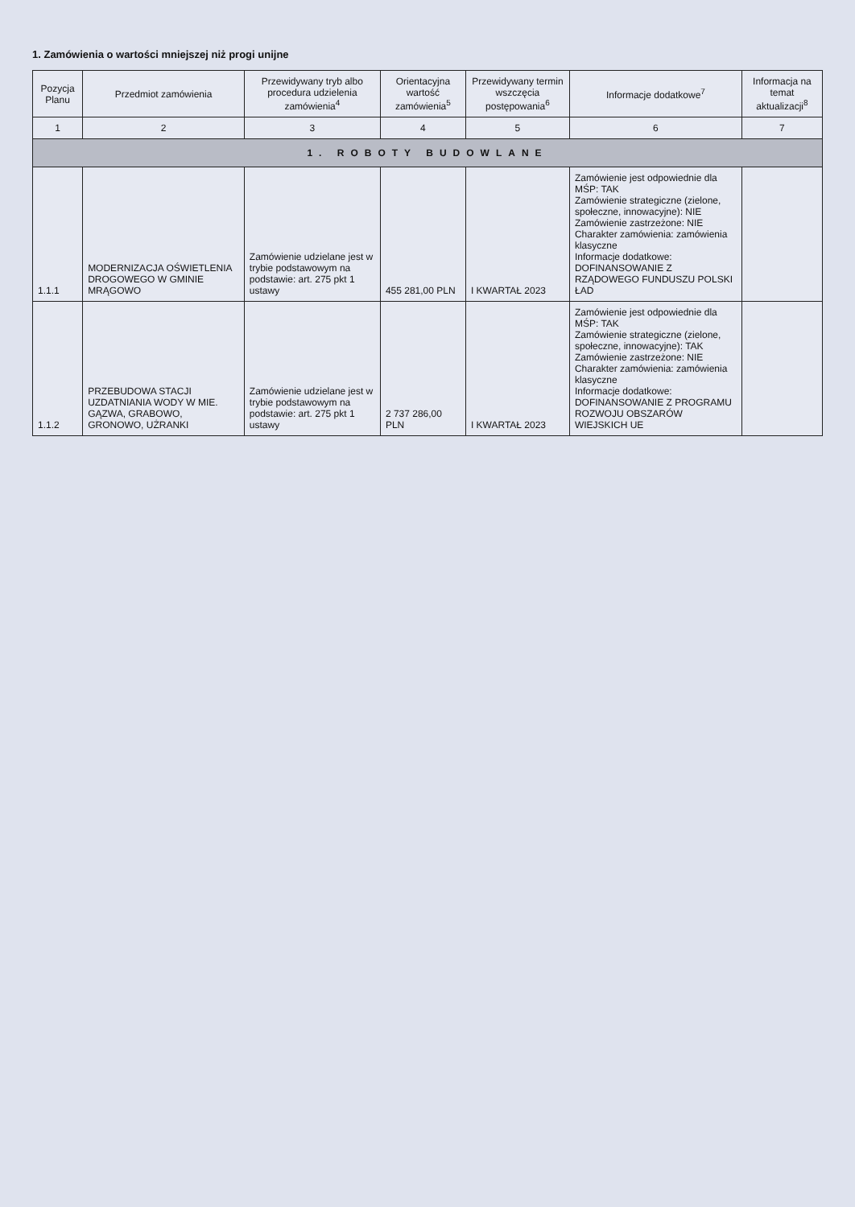1. Zamówienia o wartości mniejszej niż progi unijne
| Pozycja Planu | Przedmiot zamówienia | Przewidywany tryb albo procedura udzielenia zamówienia<sup>4</sup> | Orientacyjna wartość zamówienia<sup>5</sup> | Przewidywany termin wszczęcia postępowania<sup>6</sup> | Informacje dodatkowe<sup>7</sup> | Informacja na temat aktualizacji<sup>8</sup> |
| --- | --- | --- | --- | --- | --- | --- |
| 1 | 2 | 3 | 4 | 5 | 6 | 7 |
| 1. ROBOTY BUDOWLANE | | | | | | |
| 1.1.1 | MODERNIZACJA OŚWIETLENIA DROGOWEGO W GMINIE MRĄGOWO | Zamówienie udzielane jest w trybie podstawowym na podstawie: art. 275 pkt 1 ustawy | 455 281,00 PLN | I KWARTAŁ 2023 | Zamówienie jest odpowiednie dla MŚP: TAK Zamówienie strategiczne (zielone, społeczne, innowacyjne): NIE Zamówienie zastrzeżone: NIE Charakter zamówienia: zamówienia klasyczne Informacje dodatkowe: DOFINANSOWANIE Z RZĄDOWEGO FUNDUSZU POLSKI ŁAD | |
| 1.1.2 | PRZEBUDOWA STACJI UZDATNIANIA WODY W MIE. GĄZWA, GRABOWO, GRONOWO, UŻRANKI | Zamówienie udzielane jest w trybie podstawowym na podstawie: art. 275 pkt 1 ustawy | 2 737 286,00 PLN | I KWARTAŁ 2023 | Zamówienie jest odpowiednie dla MŚP: TAK Zamówienie strategiczne (zielone, społeczne, innowacyjne): TAK Zamówienie zastrzeżone: NIE Charakter zamówienia: zamówienia klasyczne Informacje dodatkowe: DOFINANSOWANIE Z PROGRAMU ROZWOJU OBSZARÓW WIEJSKICH UE | |